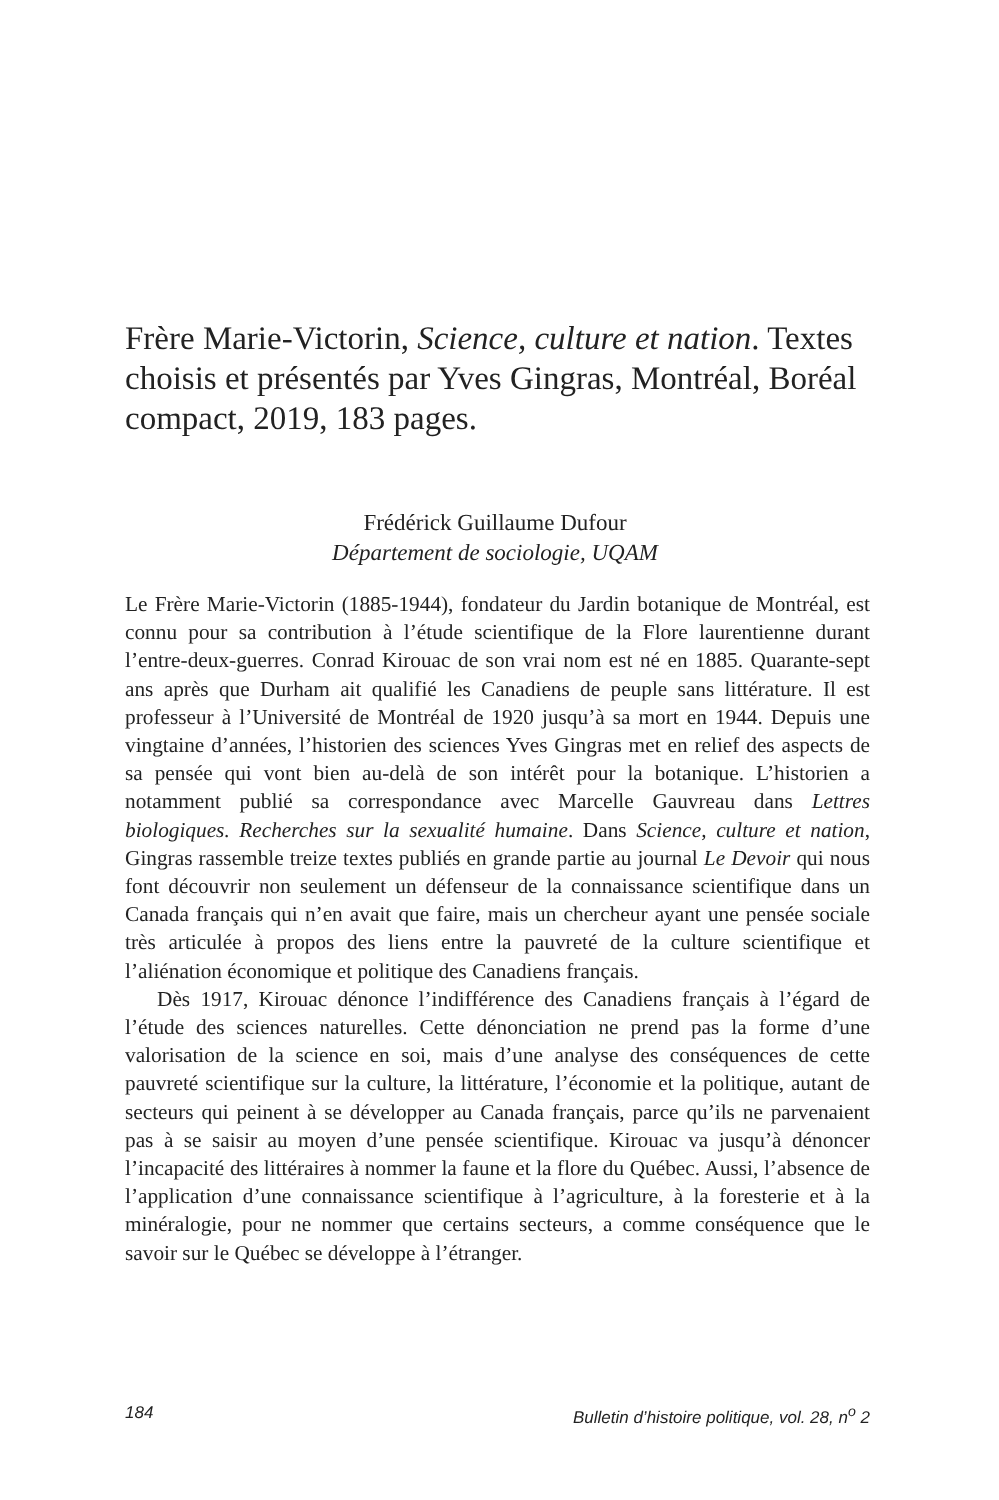Frère Marie-Victorin, Science, culture et nation. Textes choisis et présentés par Yves Gingras, Montréal, Boréal compact, 2019, 183 pages.
Frédérick Guillaume Dufour
Département de sociologie, UQAM
Le Frère Marie-Victorin (1885-1944), fondateur du Jardin botanique de Montréal, est connu pour sa contribution à l’étude scientifique de la Flore laurentienne durant l’entre-deux-guerres. Conrad Kirouac de son vrai nom est né en 1885. Quarante-sept ans après que Durham ait qualifié les Canadiens de peuple sans littérature. Il est professeur à l’Université de Montréal de 1920 jusqu’à sa mort en 1944. Depuis une vingtaine d’années, l’historien des sciences Yves Gingras met en relief des aspects de sa pensée qui vont bien au-delà de son intérêt pour la botanique. L’historien a notamment publié sa correspondance avec Marcelle Gauvreau dans Lettres biologiques. Recherches sur la sexualité humaine. Dans Science, culture et nation, Gingras rassemble treize textes publiés en grande partie au journal Le Devoir qui nous font découvrir non seulement un défenseur de la connaissance scientifique dans un Canada français qui n’en avait que faire, mais un chercheur ayant une pensée sociale très articulée à propos des liens entre la pauvreté de la culture scientifique et l’aliénation économique et politique des Canadiens français.
Dès 1917, Kirouac dénonce l’indifférence des Canadiens français à l’égard de l’étude des sciences naturelles. Cette dénonciation ne prend pas la forme d’une valorisation de la science en soi, mais d’une analyse des conséquences de cette pauvreté scientifique sur la culture, la littérature, l’économie et la politique, autant de secteurs qui peinent à se développer au Canada français, parce qu’ils ne parvenaient pas à se saisir au moyen d’une pensée scientifique. Kirouac va jusqu’à dénoncer l’incapacité des littéraires à nommer la faune et la flore du Québec. Aussi, l’absence de l’application d’une connaissance scientifique à l’agriculture, à la foresterie et à la minéralogie, pour ne nommer que certains secteurs, a comme conséquence que le savoir sur le Québec se développe à l’étranger.
184 Bulletin d’histoire politique, vol. 28, n<sup>o</sup> 2